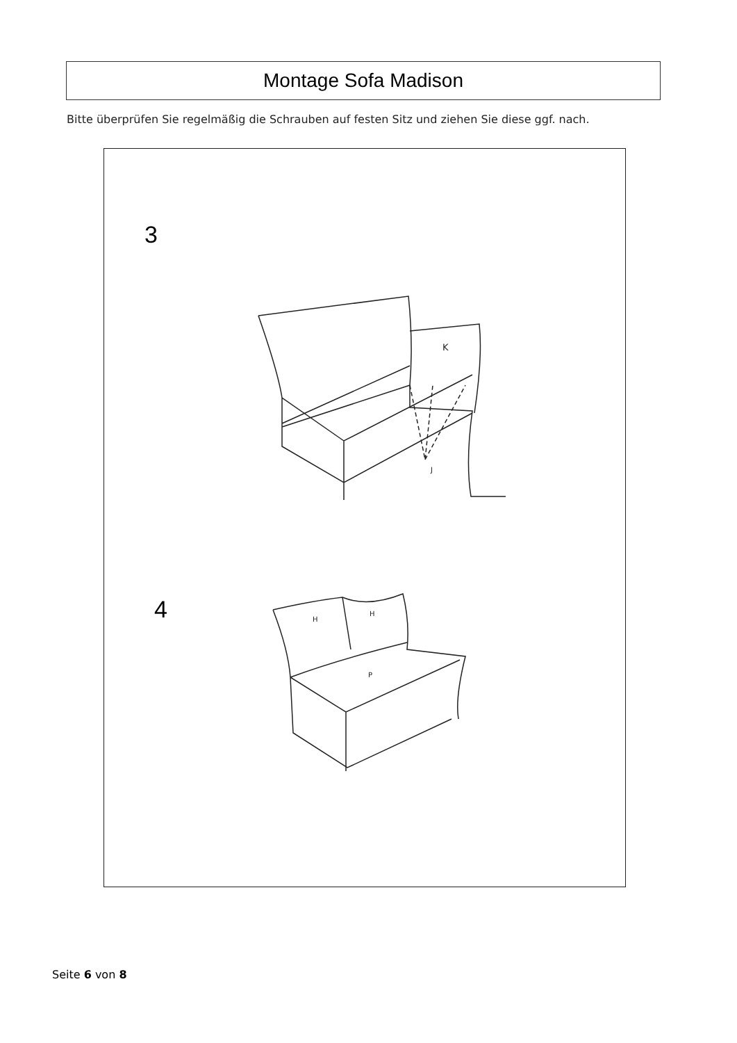Montage Sofa Madison
Bitte überprüfen Sie regelmäßig die Schrauben auf festen Sitz und ziehen Sie diese ggf. nach.
3
K
J
H
H
P
4
Seite 6 von 8